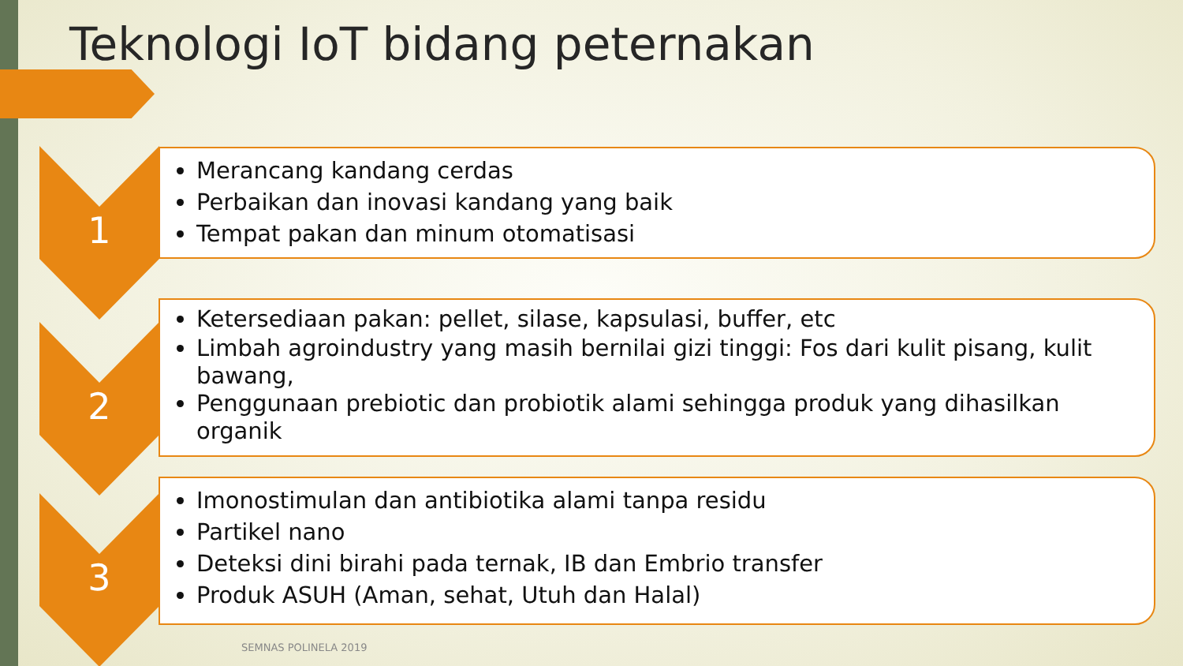Teknologi IoT bidang peternakan
1
Merancang kandang cerdas
Perbaikan dan inovasi kandang yang baik
Tempat pakan dan minum otomatisasi
2
Ketersediaan pakan: pellet, silase, kapsulasi, buffer, etc
Limbah agroindustry yang masih bernilai gizi tinggi: Fos dari kulit pisang, kulit bawang,
Penggunaan prebiotic dan probiotik alami sehingga produk yang dihasilkan organik
3
Imonostimulan dan antibiotika alami tanpa residu
Partikel nano
Deteksi dini birahi pada ternak, IB dan Embrio transfer
Produk ASUH (Aman, sehat, Utuh dan Halal)
SEMNAS POLINELA 2019